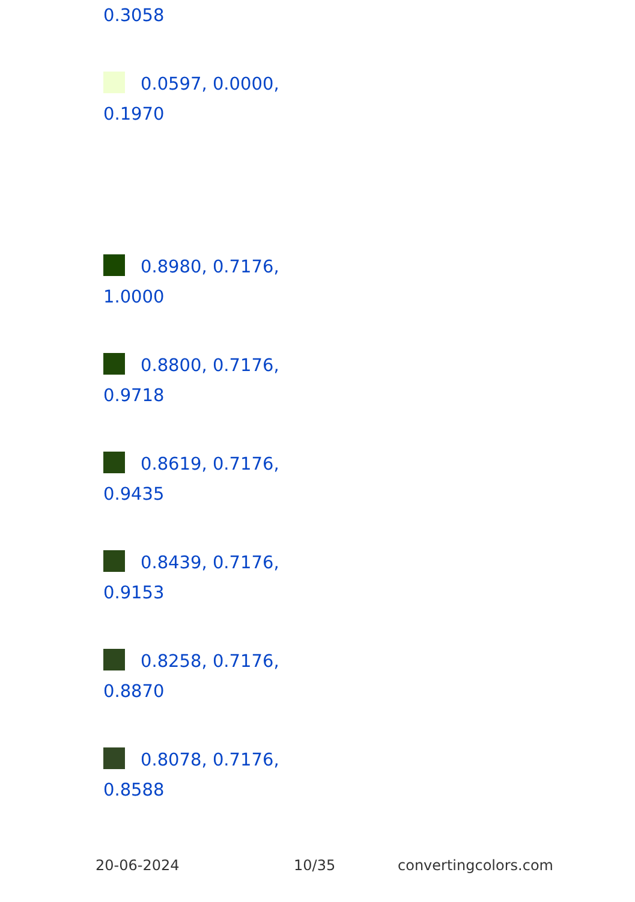0.3058
0.0597, 0.0000, 0.1970
0.8980, 0.7176, 1.0000
0.8800, 0.7176, 0.9718
0.8619, 0.7176, 0.9435
0.8439, 0.7176, 0.9153
0.8258, 0.7176, 0.8870
0.8078, 0.7176, 0.8588
20-06-2024 10/35 convertingcolors.com